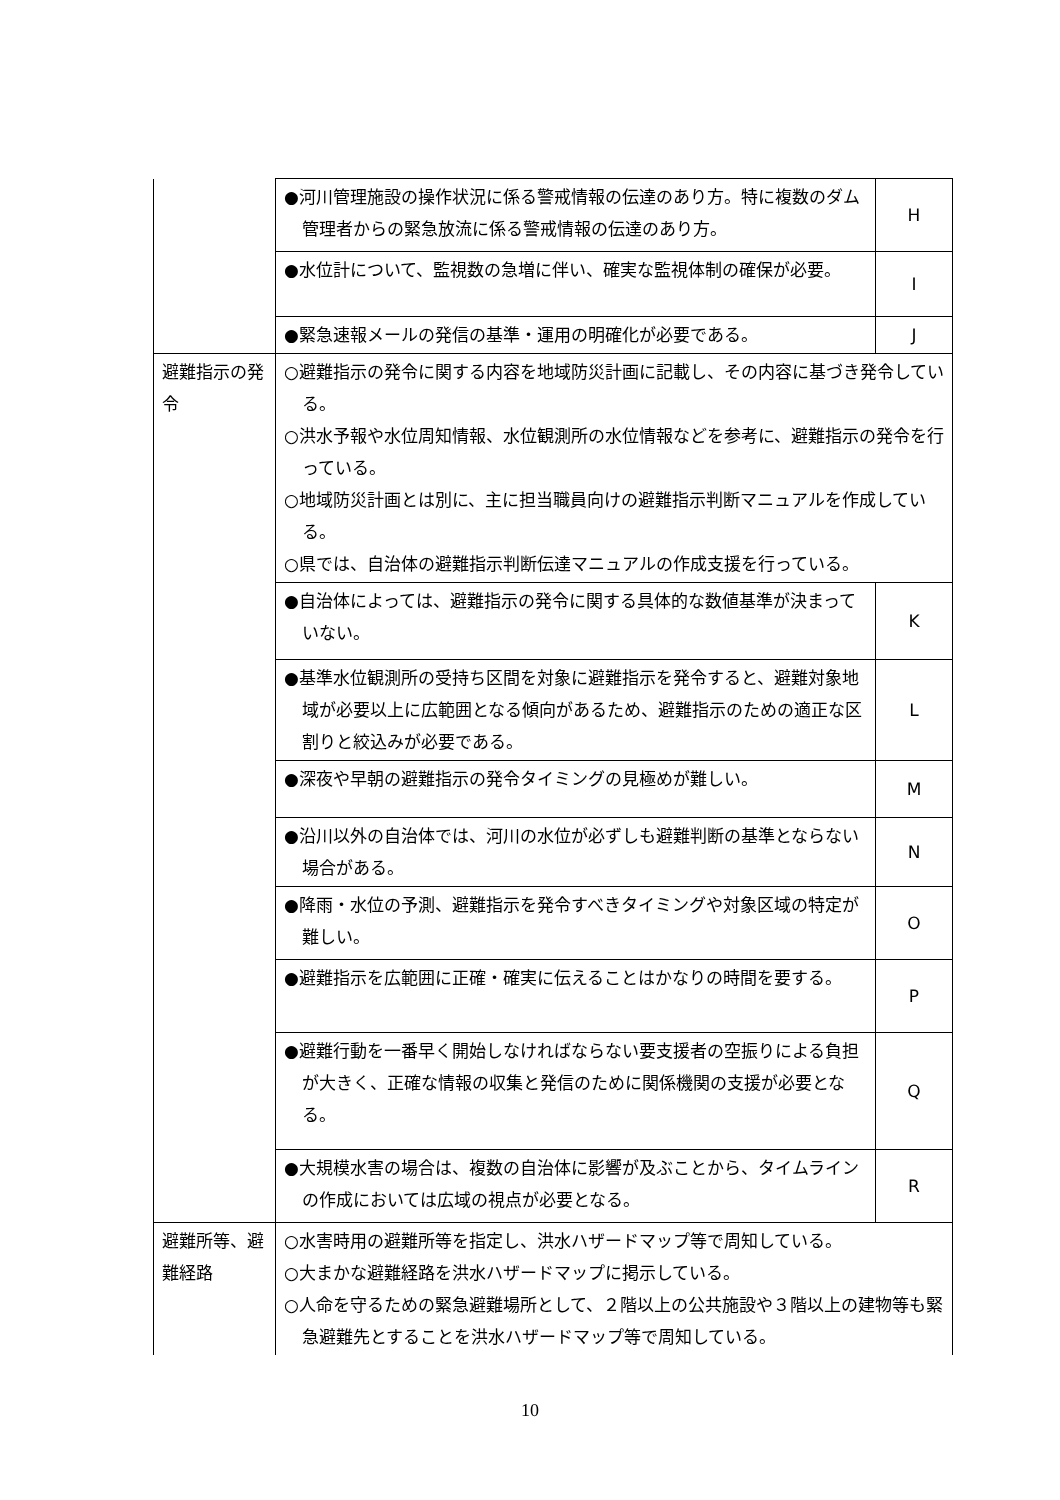| | ●河川管理施設の操作状況に係る警戒情報の伝達のあり方。特に複数のダム管理者からの緊急放流に係る警戒情報の伝達のあり方。 | H |
| | ●水位計について、監視数の急増に伴い、確実な監視体制の確保が必要。 | I |
| | ●緊急速報メールの発信の基準・運用の明確化が必要である。 | J |
| 避難指示の発令 | ○避難指示の発令に関する内容を地域防災計画に記載し、その内容に基づき発令している。 ○洪水予報や水位周知情報、水位観測所の水位情報などを参考に、避難指示の発令を行っている。 ○地域防災計画とは別に、主に担当職員向けの避難指示判断マニュアルを作成している。 ○県では、自治体の避難指示判断伝達マニュアルの作成支援を行っている。 | |
| | ●自治体によっては、避難指示の発令に関する具体的な数値基準が決まっていない。 | K |
| | ●基準水位観測所の受持ち区間を対象に避難指示を発令すると、避難対象地域が必要以上に広範囲となる傾向があるため、避難指示のための適正な区割りと絞込みが必要である。 | L |
| | ●深夜や早朝の避難指示の発令タイミングの見極めが難しい。 | M |
| | ●沿川以外の自治体では、河川の水位が必ずしも避難判断の基準とならない場合がある。 | N |
| | ●降雨・水位の予測、避難指示を発令すべきタイミングや対象区域の特定が難しい。 | O |
| | ●避難指示を広範囲に正確・確実に伝えることはかなりの時間を要する。 | P |
| | ●避難行動を一番早く開始しなければならない要支援者の空振りによる負担が大きく、正確な情報の収集と発信のために関係機関の支援が必要となる。 | Q |
| | ●大規模水害の場合は、複数の自治体に影響が及ぶことから、タイムラインの作成においては広域の視点が必要となる。 | R |
| 避難所等、避難経路 | ○水害時用の避難所等を指定し、洪水ハザードマップ等で周知している。 ○大まかな避難経路を洪水ハザードマップに掲示している。 ○人命を守るための緊急避難場所として、２階以上の公共施設や３階以上の建物等も緊急避難先とすることを洪水ハザードマップ等で周知している。 | |
10